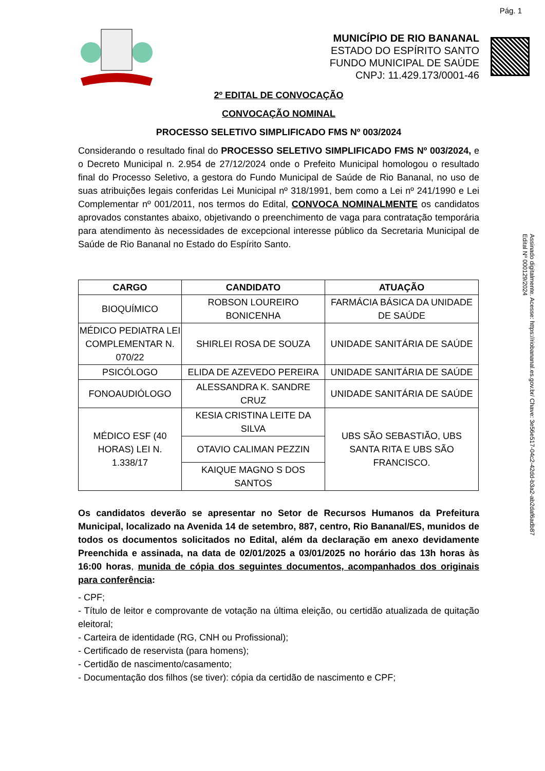Pág. 1
MUNICÍPIO DE RIO BANANAL
ESTADO DO ESPÍRITO SANTO
FUNDO MUNICIPAL DE SAÚDE
CNPJ: 11.429.173/0001-46
Assinado digitalmente. Acesse: https://riobananal.es.gov.br/ Chave: 3e56e517-04c2-42dd-b3a2-ab2daf6adb87
Edital Nº 000129/2024
2º EDITAL DE CONVOCAÇÃO
CONVOCAÇÃO NOMINAL
PROCESSO SELETIVO SIMPLIFICADO FMS Nº 003/2024
Considerando o resultado final do PROCESSO SELETIVO SIMPLIFICADO FMS Nº 003/2024, e o Decreto Municipal n. 2.954 de 27/12/2024 onde o Prefeito Municipal homologou o resultado final do Processo Seletivo, a gestora do Fundo Municipal de Saúde de Rio Bananal, no uso de suas atribuições legais conferidas Lei Municipal nº 318/1991, bem como a Lei nº 241/1990 e Lei Complementar nº 001/2011, nos termos do Edital, CONVOCA NOMINALMENTE os candidatos aprovados constantes abaixo, objetivando o preenchimento de vaga para contratação temporária para atendimento às necessidades de excepcional interesse público da Secretaria Municipal de Saúde de Rio Bananal no Estado do Espírito Santo.
| CARGO | CANDIDATO | ATUAÇÃO |
| --- | --- | --- |
| BIOQUÍMICO | ROBSON LOUREIRO BONICENHA | FARMÁCIA BÁSICA DA UNIDADE DE SAÚDE |
| MÉDICO PEDIATRA LEI COMPLEMENTAR N. 070/22 | SHIRLEI ROSA DE SOUZA | UNIDADE SANITÁRIA DE SAÚDE |
| PSICÓLOGO | ELIDA DE AZEVEDO PEREIRA | UNIDADE SANITÁRIA DE SAÚDE |
| FONOAUDIÓLOGO | ALESSANDRA K. SANDRE CRUZ | UNIDADE SANITÁRIA DE SAÚDE |
| MÉDICO ESF (40 HORAS) LEI N. 1.338/17 | KESIA CRISTINA LEITE DA SILVA | UBS SÃO SEBASTIÃO, UBS SANTA RITA E UBS SÃO FRANCISCO. |
| | OTAVIO CALIMAN PEZZIN | |
| | KAIQUE MAGNO S DOS SANTOS | |
Os candidatos deverão se apresentar no Setor de Recursos Humanos da Prefeitura Municipal, localizado na Avenida 14 de setembro, 887, centro, Rio Bananal/ES, munidos de todos os documentos solicitados no Edital, além da declaração em anexo devidamente Preenchida e assinada, na data de 02/01/2025 a 03/01/2025 no horário das 13h horas às 16:00 horas, munida de cópia dos seguintes documentos, acompanhados dos originais para conferência:
- CPF;
- Título de leitor e comprovante de votação na última eleição, ou certidão atualizada de quitação eleitoral;
- Carteira de identidade (RG, CNH ou Profissional);
- Certificado de reservista (para homens);
- Certidão de nascimento/casamento;
- Documentação dos filhos (se tiver): cópia da certidão de nascimento e CPF;